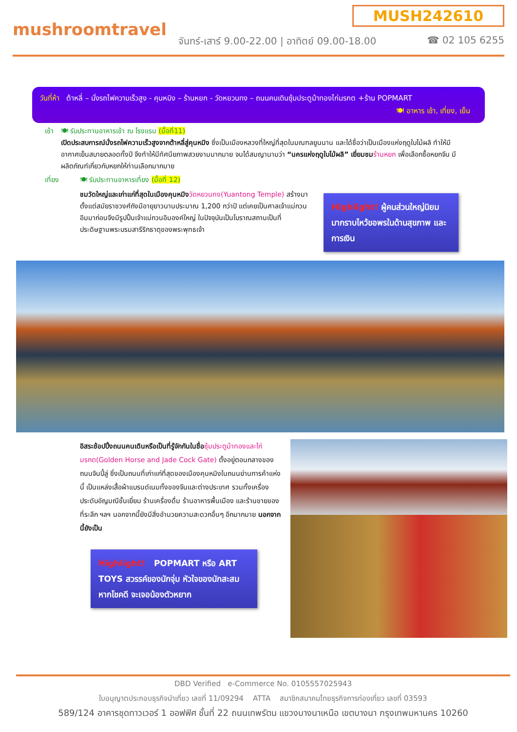MUSH242610
mushroomtravel
จันทร์-เสาร์ 9.00-22.00 | อาทิตย์ 09.00-18.00
☎ 02 105 6255
วันที่ห้า ต้าหลี่ – นั่งรถไฟความเร็วสูง - คุนหมิง – ร้านหยก - วัดหยวนทง – ถนนคนเดินซุ้มประตูม้าทองไก่มรกต +ร้าน POPMART
🍽 อาหาร เช้า, เที่ยง, เย็น
เช้า 🍽 รับประทานอาหารเช้า ณ โรงแรม (มื้อที่11)
เปิดประสบการณ์นั่งรถไฟความเร็วสูงจากต้าหลี่สู่คุนหมิง ซึ่งเป็นเมืองหลวงที่ใหญ่ที่สุดในมณฑลยูนนาน และได้ชื่อว่าเป็นเมืองแห่งฤดูใบไม้ผลิ ทำให้มีอากาศเย็นสบายตลอดทั้งปี จึงทำให้มีทัศนียภาพสวยงามมากมาย จนได้สมญานามว่า “นครแห่งฤดูใบไม้ผลิ” เยี่ยมชม ร้านหยก เพื่อเลือกซื้อหยกจีน มีผลิตภัณฑ์เกี่ยวกับหยกให้ท่านเลือกมากมาย
เที่ยง 🍽 รับประทานอาหารเที่ยง (มื้อที่ 12)
ชมวัดใหญ่และเก่าแก่ที่สุดในเมืองคุนหมิง วัดหยวนทง(Yuantong Temple) สร้างมาตั้งแต่สมัยราชวงศ์ถังมีอายุยาวนานประมาณ 1,200 กว่าปี แต่เคยเป็นศาลเจ้าแม่กวนอิมมาก่อนจึงมีรูปปั้นเจ้าแม่กวนอิมองค์ใหญ่ ในปัจจุบันเป็นโบราณสถานเป็นที่ประดิษฐานพระบรมสารีริกธาตุของพระพุทธเจ้า
Highlight! ผู้คนส่วนใหญ่นิยมมากราบไหว้ขอพรในด้านสุขภาพ และการเงิน
อิสระช้อปปิ้งถนนคนเดินหรือเป็นที่รู้จักกันในชื่อ ซุ้มประตูม้าทองและไก่มรกต(Golden Horse and Jade Cock Gate) ตั้งอยู่ตอนกลางของถนนจินปี้ลู่ ซึ่งเป็นถนนที่เก่าแก่ที่สุดของเมืองคุนหมิงในถนนย่านการค้าแห่งนี้ เป็นแหล่งเสื้อผ้าแบรนด์เนมทั้งของจีนและต่างประเทศ รวมทั้งเครื่องประดับอัญมณีชั้นเยี่ยม ร้านเครื่องดื่ม ร้านอาหารพื้นเมือง และร้านขายของที่ระลึก ฯลฯ นอกจากนี้ยังมีสิ่งอำนวยความสะดวกอื่นๆ อีกมากมาย นอกจากนี้ยังเป็น
Highlight! POPMART หรือ ART TOYS สวรรค์ของนักจุ่ม หัวใจของนักสะสม หากโชคดี จะเจอน้องตัวหยาก
DBD Verified e-Commerce No. 0105557025943
ใบอนุญาตประกอบธุรกิจนำเที่ยว เลขที่ 11/09294 ATTA สมาชิกสมาคมไทยธุรกิจการท่องเที่ยว เลขที่ 03593
589/124 อาคารชุดทาวเวอร์ 1 ออฟฟิศ ชั้นที่ 22 ถนนเทพรัตน แขวงบางนาเหนือ เขตบางนา กรุงเทพมหานคร 10260